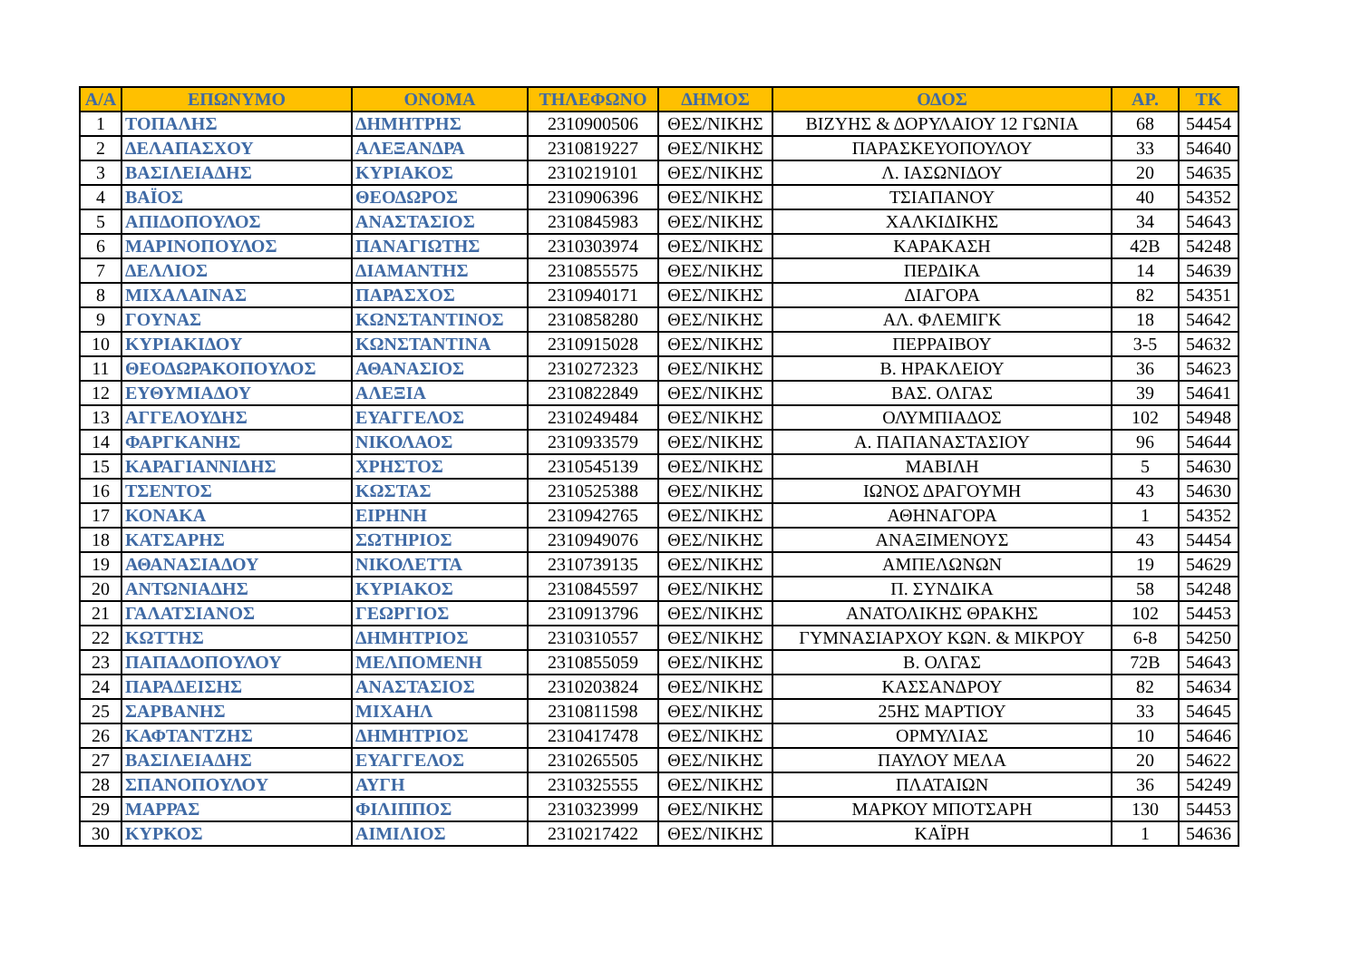| Α/Α | ΕΠΩΝΥΜΟ | ΟΝΟΜΑ | ΤΗΛΕΦΩΝΟ | ΔΗΜΟΣ | ΟΔΟΣ | ΑΡ. | ΤΚ |
| --- | --- | --- | --- | --- | --- | --- | --- |
| 1 | ΤΟΠΑΛΗΣ | ΔΗΜΗΤΡΗΣ | 2310900506 | ΘΕΣ/ΝΙΚΗΣ | ΒΙΖΥΗΣ & ΔΟΡΥΛΑΙΟΥ 12 ΓΩΝΙΑ | 68 | 54454 |
| 2 | ΔΕΛΑΠΑΣΧΟΥ | ΑΛΕΞΑΝΔΡΑ | 2310819227 | ΘΕΣ/ΝΙΚΗΣ | ΠΑΡΑΣΚΕΥΟΠΟΥΛΟΥ | 33 | 54640 |
| 3 | ΒΑΣΙΛΕΙΑΔΗΣ | ΚΥΡΙΑΚΟΣ | 2310219101 | ΘΕΣ/ΝΙΚΗΣ | Λ. ΙΑΣΩΝΙΔΟΥ | 20 | 54635 |
| 4 | ΒΑΪΟΣ | ΘΕΟΔΩΡΟΣ | 2310906396 | ΘΕΣ/ΝΙΚΗΣ | ΤΣΙΑΠΑΝΟΥ | 40 | 54352 |
| 5 | ΑΠΙΔΟΠΟΥΛΟΣ | ΑΝΑΣΤΑΣΙΟΣ | 2310845983 | ΘΕΣ/ΝΙΚΗΣ | ΧΑΛΚΙΔΙΚΗΣ | 34 | 54643 |
| 6 | ΜΑΡΙΝΟΠΟΥΛΟΣ | ΠΑΝΑΓΙΩΤΗΣ | 2310303974 | ΘΕΣ/ΝΙΚΗΣ | ΚΑΡΑΚΑΣΗ | 42Β | 54248 |
| 7 | ΔΕΛΛΙΟΣ | ΔΙΑΜΑΝΤΗΣ | 2310855575 | ΘΕΣ/ΝΙΚΗΣ | ΠΕΡΔΙΚΑ | 14 | 54639 |
| 8 | ΜΙΧΑΛΑΙΝΑΣ | ΠΑΡΑΣΧΟΣ | 2310940171 | ΘΕΣ/ΝΙΚΗΣ | ΔΙΑΓΟΡΑ | 82 | 54351 |
| 9 | ΓΟΥΝΑΣ | ΚΩΝΣΤΑΝΤΙΝΟΣ | 2310858280 | ΘΕΣ/ΝΙΚΗΣ | ΑΛ. ΦΛΕΜΙΓΚ | 18 | 54642 |
| 10 | ΚΥΡΙΑΚΙΔΟΥ | ΚΩΝΣΤΑΝΤΙΝΑ | 2310915028 | ΘΕΣ/ΝΙΚΗΣ | ΠΕΡΡΑΙΒΟΥ | 3-5 | 54632 |
| 11 | ΘΕΟΔΩΡΑΚΟΠΟΥΛΟΣ | ΑΘΑΝΑΣΙΟΣ | 2310272323 | ΘΕΣ/ΝΙΚΗΣ | Β. ΗΡΑΚΛΕΙΟΥ | 36 | 54623 |
| 12 | ΕΥΘΥΜΙΑΔΟΥ | ΑΛΕΞΙΑ | 2310822849 | ΘΕΣ/ΝΙΚΗΣ | ΒΑΣ. ΟΛΓΑΣ | 39 | 54641 |
| 13 | ΑΓΓΕΛΟΥΔΗΣ | ΕΥΑΓΓΕΛΟΣ | 2310249484 | ΘΕΣ/ΝΙΚΗΣ | ΟΛΥΜΠΙΑΔΟΣ | 102 | 54948 |
| 14 | ΦΑΡΓΚΑΝΗΣ | ΝΙΚΟΛΑΟΣ | 2310933579 | ΘΕΣ/ΝΙΚΗΣ | Α. ΠΑΠΑΝΑΣΤΑΣΙΟΥ | 96 | 54644 |
| 15 | ΚΑΡΑΓΙΑΝΝΙΔΗΣ | ΧΡΗΣΤΟΣ | 2310545139 | ΘΕΣ/ΝΙΚΗΣ | ΜΑΒΙΛΗ | 5 | 54630 |
| 16 | ΤΣΕΝΤΟΣ | ΚΩΣΤΑΣ | 2310525388 | ΘΕΣ/ΝΙΚΗΣ | ΙΩΝΟΣ ΔΡΑΓΟΥΜΗ | 43 | 54630 |
| 17 | ΚΟΝΑΚΑ | ΕΙΡΗΝΗ | 2310942765 | ΘΕΣ/ΝΙΚΗΣ | ΑΘΗΝΑΓΟΡΑ | 1 | 54352 |
| 18 | ΚΑΤΣΑΡΗΣ | ΣΩΤΗΡΙΟΣ | 2310949076 | ΘΕΣ/ΝΙΚΗΣ | ΑΝΑΞΙΜΕΝΟΥΣ | 43 | 54454 |
| 19 | ΑΘΑΝΑΣΙΑΔΟΥ | ΝΙΚΟΛΕΤΤΑ | 2310739135 | ΘΕΣ/ΝΙΚΗΣ | ΑΜΠΕΛΩΝΩΝ | 19 | 54629 |
| 20 | ΑΝΤΩΝΙΑΔΗΣ | ΚΥΡΙΑΚΟΣ | 2310845597 | ΘΕΣ/ΝΙΚΗΣ | Π. ΣΥΝΔΙΚΑ | 58 | 54248 |
| 21 | ΓΑΛΑΤΣΙΑΝΟΣ | ΓΕΩΡΓΙΟΣ | 2310913796 | ΘΕΣ/ΝΙΚΗΣ | ΑΝΑΤΟΛΙΚΗΣ ΘΡΑΚΗΣ | 102 | 54453 |
| 22 | ΚΩΤΤΗΣ | ΔΗΜΗΤΡΙΟΣ | 2310310557 | ΘΕΣ/ΝΙΚΗΣ | ΓΥΜΝΑΣΙΑΡΧΟΥ ΚΩΝ. & ΜΙΚΡΟΥ | 6-8 | 54250 |
| 23 | ΠΑΠΑΔΟΠΟΥΛΟΥ | ΜΕΛΠΟΜΕΝΗ | 2310855059 | ΘΕΣ/ΝΙΚΗΣ | Β. ΟΛΓΑΣ | 72Β | 54643 |
| 24 | ΠΑΡΑΔΕΙΣΗΣ | ΑΝΑΣΤΑΣΙΟΣ | 2310203824 | ΘΕΣ/ΝΙΚΗΣ | ΚΑΣΣΑΝΔΡΟΥ | 82 | 54634 |
| 25 | ΣΑΡΒΑΝΗΣ | ΜΙΧΑΗΛ | 2310811598 | ΘΕΣ/ΝΙΚΗΣ | 25ΗΣ ΜΑΡΤΙΟΥ | 33 | 54645 |
| 26 | ΚΑΦΤΑΝΤΖΗΣ | ΔΗΜΗΤΡΙΟΣ | 2310417478 | ΘΕΣ/ΝΙΚΗΣ | ΟΡΜΥΛΙΑΣ | 10 | 54646 |
| 27 | ΒΑΣΙΛΕΙΑΔΗΣ | ΕΥΑΓΓΕΛΟΣ | 2310265505 | ΘΕΣ/ΝΙΚΗΣ | ΠΑΥΛΟΥ ΜΕΛΑ | 20 | 54622 |
| 28 | ΣΠΑΝΟΠΟΥΛΟΥ | ΑΥΓΗ | 2310325555 | ΘΕΣ/ΝΙΚΗΣ | ΠΛΑΤΑΙΩΝ | 36 | 54249 |
| 29 | ΜΑΡΡΑΣ | ΦΙΛΙΠΠΟΣ | 2310323999 | ΘΕΣ/ΝΙΚΗΣ | ΜΑΡΚΟΥ ΜΠΟΤΣΑΡΗ | 130 | 54453 |
| 30 | ΚΥΡΚΟΣ | ΑΙΜΙΛΙΟΣ | 2310217422 | ΘΕΣ/ΝΙΚΗΣ | ΚΑΪΡΗ | 1 | 54636 |